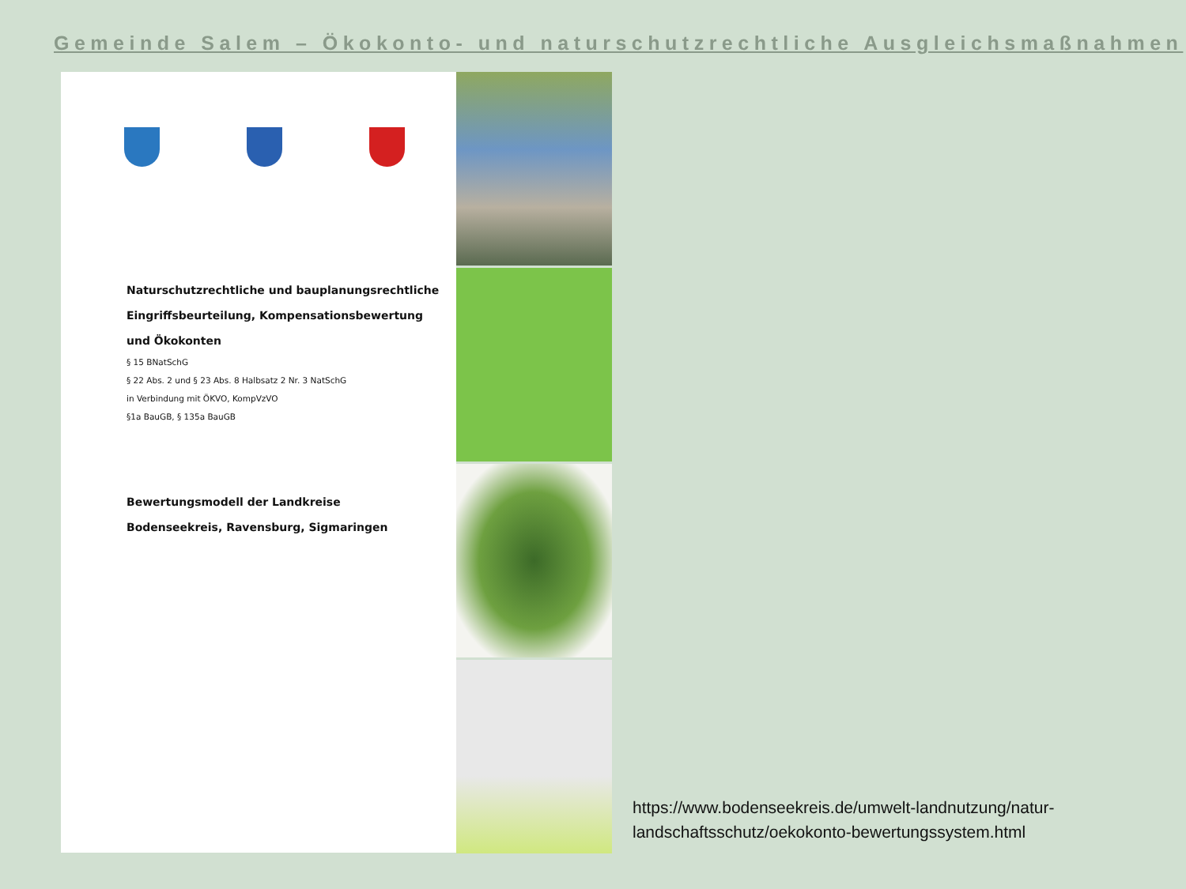Gemeinde Salem – Ökokonto- und naturschutzrechtliche Ausgleichsmaßnahmen
Naturschutzrechtliche und bauplanungsrechtliche
Eingriffsbeurteilung, Kompensationsbewertung
und Ökokonten
§ 15 BNatSchG
§ 22 Abs. 2 und § 23 Abs. 8 Halbsatz 2 Nr. 3 NatSchG
in Verbindung mit ÖKVO, KompVzVO
§1a BauGB, § 135a BauGB
Bewertungsmodell der Landkreise
Bodenseekreis, Ravensburg, Sigmaringen
https://www.bodenseekreis.de/umwelt-landnutzung/natur-
landschaftsschutz/oekokonto-bewertungssystem.html